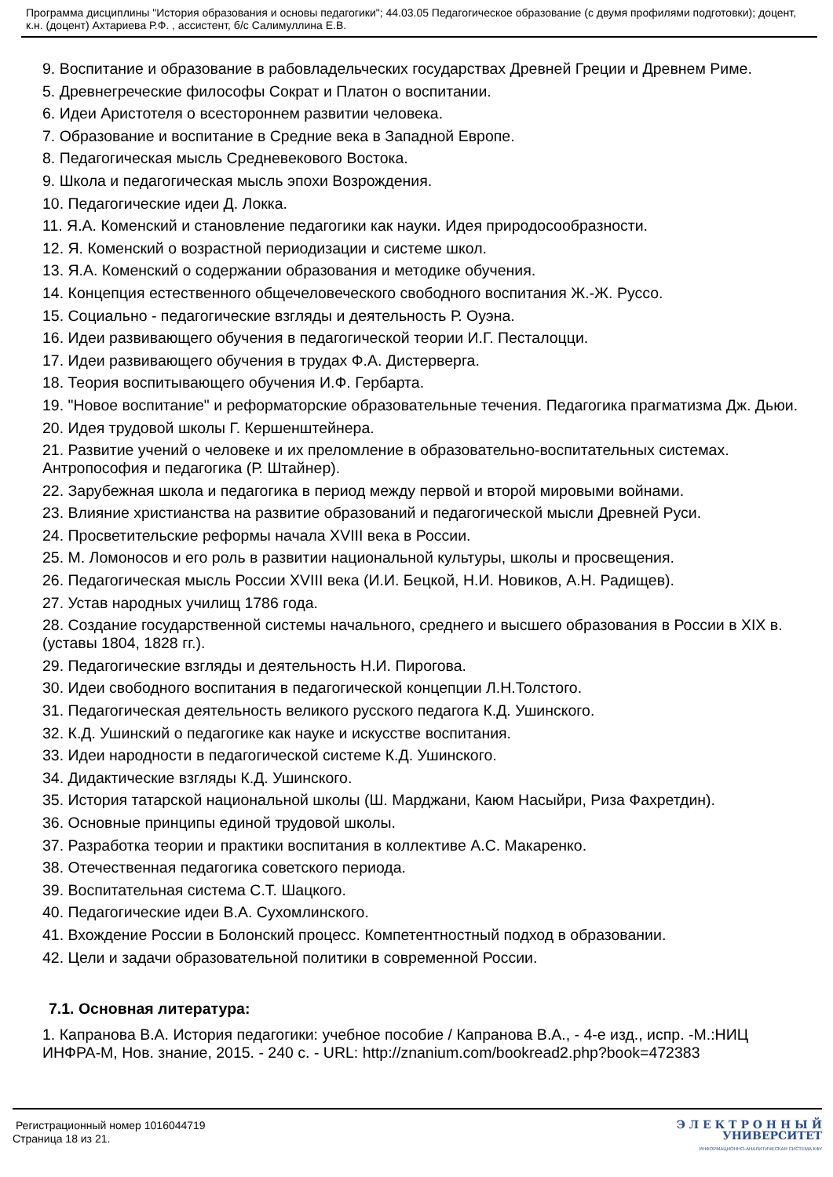Программа дисциплины "История образования и основы педагогики"; 44.03.05 Педагогическое образование (с двумя профилями подготовки); доцент, к.н. (доцент) Ахтариева Р.Ф. , ассистент, б/с Салимуллина Е.В.
9. Воспитание и образование в рабовладельческих государствах Древней Греции и Древнем Риме.
5. Древнегреческие философы Сократ и Платон о воспитании.
6. Идеи Аристотеля о всестороннем развитии человека.
7. Образование и воспитание в Средние века в Западной Европе.
8. Педагогическая мысль Средневекового Востока.
9. Школа и педагогическая мысль эпохи Возрождения.
10. Педагогические идеи Д. Локка.
11. Я.А. Коменский и становление педагогики как науки. Идея природосообразности.
12. Я. Коменский о возрастной периодизации и системе школ.
13. Я.А. Коменский о содержании образования и методике обучения.
14. Концепция естественного общечеловеческого свободного воспитания Ж.-Ж. Руссо.
15. Социально - педагогические взгляды и деятельность Р. Оуэна.
16. Идеи развивающего обучения в педагогической теории И.Г. Песталоцци.
17. Идеи развивающего обучения в трудах Ф.А. Дистерверга.
18. Теория воспитывающего обучения И.Ф. Гербарта.
19. "Новое воспитание" и реформаторские образовательные течения. Педагогика прагматизма Дж. Дьюи.
20. Идея трудовой школы Г. Кершенштейнера.
21. Развитие учений о человеке и их преломление в образовательно-воспитательных системах. Антропософия и педагогика (Р. Штайнер).
22. Зарубежная школа и педагогика в период между первой и второй мировыми войнами.
23. Влияние христианства на развитие образований и педагогической мысли Древней Руси.
24. Просветительские реформы начала XVIII века в России.
25. М. Ломоносов и его роль в развитии национальной культуры, школы и просвещения.
26. Педагогическая мысль России XVIII века (И.И. Бецкой, Н.И. Новиков, А.Н. Радищев).
27. Устав народных училищ 1786 года.
28. Создание государственной системы начального, среднего и высшего образования в России в XIX в. (уставы 1804, 1828 гг.).
29. Педагогические взгляды и деятельность Н.И. Пирогова.
30. Идеи свободного воспитания в педагогической концепции Л.Н.Толстого.
31. Педагогическая деятельность великого русского педагога К.Д. Ушинского.
32. К.Д. Ушинский о педагогике как науке и искусстве воспитания.
33. Идеи народности в педагогической системе К.Д. Ушинского.
34. Дидактические взгляды К.Д. Ушинского.
35. История татарской национальной школы (Ш. Марджани, Каюм Насыйри, Риза Фахретдин).
36. Основные принципы единой трудовой школы.
37. Разработка теории и практики воспитания в коллективе А.С. Макаренко.
38. Отечественная педагогика советского периода.
39. Воспитательная система С.Т. Шацкого.
40. Педагогические идеи В.А. Сухомлинского.
41. Вхождение России в Болонский процесс. Компетентностный подход в образовании.
42. Цели и задачи образовательной политики в современной России.
7.1. Основная литература:
1. Капранова В.А. История педагогики: учебное пособие / Капранова В.А., - 4-е изд., испр. -М.:НИЦ ИНФРА-М, Нов. знание, 2015. - 240 с. - URL: http://znanium.com/bookread2.php?book=472383
Регистрационный номер 1016044719
Страница 18 из 21.
Э Л Е К Т Р О Н Н Ы Й
УНИВЕРСИТЕТ
ИНФОРМАЦИОННО-АНАЛИТИЧЕСКАЯ СИСТЕМА КФУ